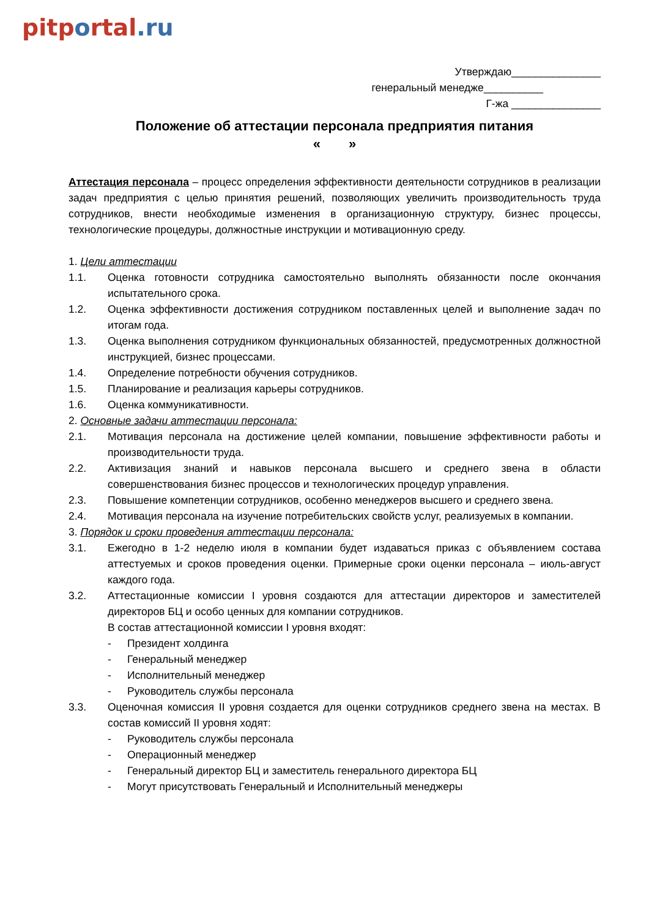pitportal.ru
Утверждаю_______________
генеральный менедже__________
Г-жа _______________
Положение об аттестации персонала предприятия питания
« »
Аттестация персонала – процесс определения эффективности деятельности сотрудников в реализации задач предприятия с целью принятия решений, позволяющих увеличить производительность труда сотрудников, внести необходимые изменения в организационную структуру, бизнес процессы, технологические процедуры, должностные инструкции и мотивационную среду.
1. Цели аттестации
1.1. Оценка готовности сотрудника самостоятельно выполнять обязанности после окончания испытательного срока.
1.2. Оценка эффективности достижения сотрудником поставленных целей и выполнение задач по итогам года.
1.3. Оценка выполнения сотрудником функциональных обязанностей, предусмотренных должностной инструкцией, бизнес процессами.
1.4. Определение потребности обучения сотрудников.
1.5. Планирование и реализация карьеры сотрудников.
1.6. Оценка коммуникативности.
2. Основные задачи аттестации персонала:
2.1. Мотивация персонала на достижение целей компании, повышение эффективности работы и производительности труда.
2.2. Активизация знаний и навыков персонала высшего и среднего звена в области совершенствования бизнес процессов и технологических процедур управления.
2.3. Повышение компетенции сотрудников, особенно менеджеров высшего и среднего звена.
2.4. Мотивация персонала на изучение потребительских свойств услуг, реализуемых в компании.
3. Порядок и сроки проведения аттестации персонала:
3.1. Ежегодно в 1-2 неделю июля в компании будет издаваться приказ с объявлением состава аттестуемых и сроков проведения оценки. Примерные сроки оценки персонала – июль-август каждого года.
3.2. Аттестационные комиссии I уровня создаются для аттестации директоров и заместителей директоров БЦ и особо ценных для компании сотрудников.
В состав аттестационной комиссии I уровня входят:
- Президент холдинга
- Генеральный менеджер
- Исполнительный менеджер
- Руководитель службы персонала
3.3. Оценочная комиссия II уровня создается для оценки сотрудников среднего звена на местах. В состав комиссий II уровня ходят:
- Руководитель службы персонала
- Операционный менеджер
- Генеральный директор БЦ и заместитель генерального директора БЦ
- Могут присутствовать Генеральный и Исполнительный менеджеры